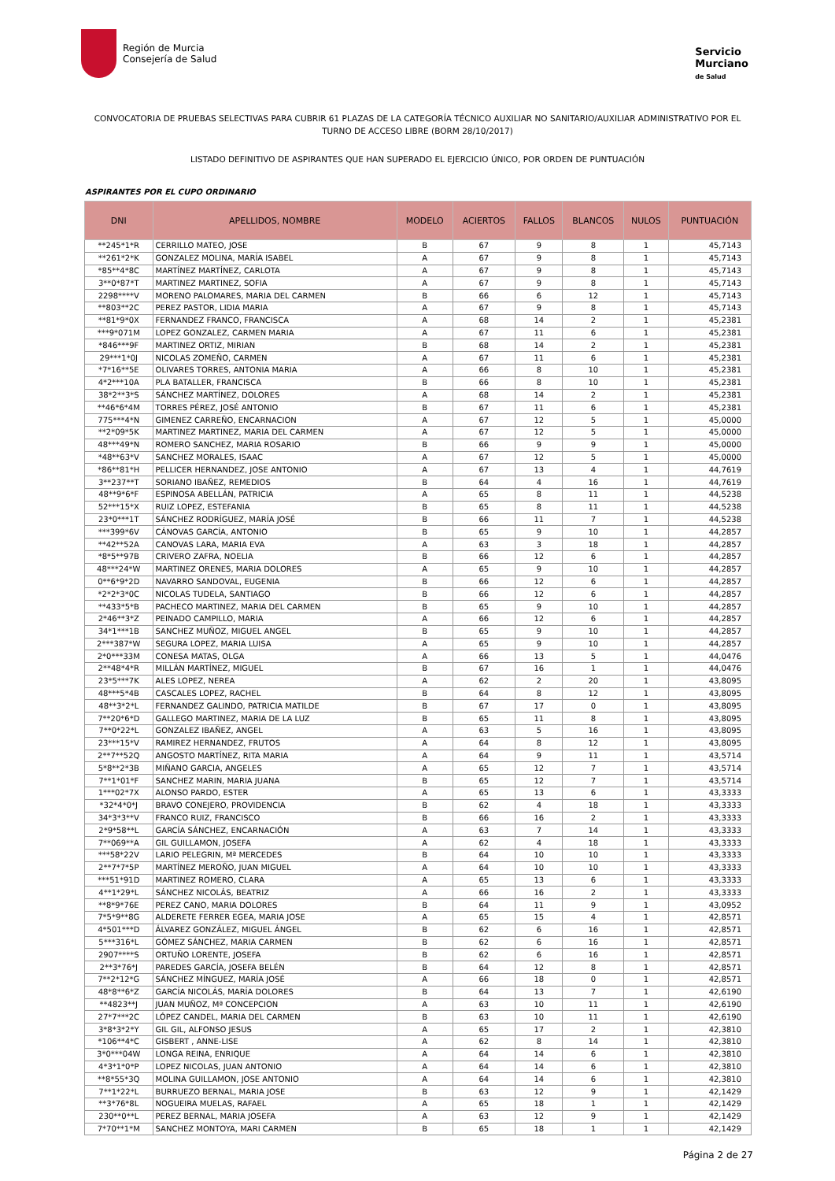Región de Murcia
Consejería de Salud
Servicio
Murciano
de Salud
CONVOCATORIA DE PRUEBAS SELECTIVAS PARA CUBRIR 61 PLAZAS DE LA CATEGORÍA TÉCNICO AUXILIAR NO SANITARIO/AUXILIAR ADMINISTRATIVO POR EL TURNO DE ACCESO LIBRE (BORM 28/10/2017)
LISTADO DEFINITIVO DE ASPIRANTES QUE HAN SUPERADO EL EJERCICIO ÚNICO, POR ORDEN DE PUNTUACIÓN
ASPIRANTES POR EL CUPO ORDINARIO
| DNI | APELLIDOS, NOMBRE | MODELO | ACIERTOS | FALLOS | BLANCOS | NULOS | PUNTUACIÓN |
| --- | --- | --- | --- | --- | --- | --- | --- |
| **245*1*R | CERRILLO MATEO, JOSE | B | 67 | 9 | 8 | 1 | 45,7143 |
| **261*2*K | GONZALEZ MOLINA, MARÍA ISABEL | A | 67 | 9 | 8 | 1 | 45,7143 |
| *85**4*8C | MARTÍNEZ MARTÍNEZ, CARLOTA | A | 67 | 9 | 8 | 1 | 45,7143 |
| 3**0*87*T | MARTINEZ MARTINEZ, SOFIA | A | 67 | 9 | 8 | 1 | 45,7143 |
| 2298****V | MORENO PALOMARES, MARIA DEL CARMEN | B | 66 | 6 | 12 | 1 | 45,7143 |
| **803**2C | PEREZ PASTOR, LIDIA MARIA | A | 67 | 9 | 8 | 1 | 45,7143 |
| **81*9*0X | FERNANDEZ FRANCO, FRANCISCA | A | 68 | 14 | 2 | 1 | 45,2381 |
| ***9*071M | LOPEZ GONZALEZ, CARMEN MARIA | A | 67 | 11 | 6 | 1 | 45,2381 |
| *846***9F | MARTINEZ ORTIZ, MIRIAN | B | 68 | 14 | 2 | 1 | 45,2381 |
| 29***1*0J | NICOLAS ZOMEÑO, CARMEN | A | 67 | 11 | 6 | 1 | 45,2381 |
| *7*16**5E | OLIVARES TORRES, ANTONIA MARIA | A | 66 | 8 | 10 | 1 | 45,2381 |
| 4*2***10A | PLA BATALLER, FRANCISCA | B | 66 | 8 | 10 | 1 | 45,2381 |
| 38*2**3*S | SÁNCHEZ MARTÍNEZ, DOLORES | A | 68 | 14 | 2 | 1 | 45,2381 |
| **46*6*4M | TORRES PÉREZ, JOSÉ ANTONIO | B | 67 | 11 | 6 | 1 | 45,2381 |
| 775***4*N | GIMENEZ CARREÑO, ENCARNACION | A | 67 | 12 | 5 | 1 | 45,0000 |
| **2*09*5K | MARTINEZ MARTINEZ, MARIA DEL CARMEN | A | 67 | 12 | 5 | 1 | 45,0000 |
| 48***49*N | ROMERO SANCHEZ, MARIA ROSARIO | B | 66 | 9 | 9 | 1 | 45,0000 |
| *48**63*V | SANCHEZ MORALES, ISAAC | A | 67 | 12 | 5 | 1 | 45,0000 |
| *86**81*H | PELLICER HERNANDEZ, JOSE ANTONIO | A | 67 | 13 | 4 | 1 | 44,7619 |
| 3**237**T | SORIANO IBAÑEZ, REMEDIOS | B | 64 | 4 | 16 | 1 | 44,7619 |
| 48**9*6*F | ESPINOSA ABELLÁN, PATRICIA | A | 65 | 8 | 11 | 1 | 44,5238 |
| 52***15*X | RUIZ LOPEZ, ESTEFANIA | B | 65 | 8 | 11 | 1 | 44,5238 |
| 23*0***1T | SÁNCHEZ RODRÍGUEZ, MARÍA JOSÉ | B | 66 | 11 | 7 | 1 | 44,5238 |
| ***399*6V | CÁNOVAS GARCÍA, ANTONIO | B | 65 | 9 | 10 | 1 | 44,2857 |
| **42**52A | CANOVAS LARA, MARIA EVA | A | 63 | 3 | 18 | 1 | 44,2857 |
| *8*5**97B | CRIVERO ZAFRA, NOELIA | B | 66 | 12 | 6 | 1 | 44,2857 |
| 48***24*W | MARTINEZ ORENES, MARIA DOLORES | A | 65 | 9 | 10 | 1 | 44,2857 |
| 0**6*9*2D | NAVARRO SANDOVAL, EUGENIA | B | 66 | 12 | 6 | 1 | 44,2857 |
| *2*2*3*0C | NICOLAS TUDELA, SANTIAGO | B | 66 | 12 | 6 | 1 | 44,2857 |
| **433*5*B | PACHECO MARTINEZ, MARIA DEL CARMEN | B | 65 | 9 | 10 | 1 | 44,2857 |
| 2*46**3*Z | PEINADO CAMPILLO, MARIA | A | 66 | 12 | 6 | 1 | 44,2857 |
| 34*1***1B | SANCHEZ MUÑOZ, MIGUEL ANGEL | B | 65 | 9 | 10 | 1 | 44,2857 |
| 2***387*W | SEGURA LOPEZ, MARIA LUISA | A | 65 | 9 | 10 | 1 | 44,2857 |
| 2*0***33M | CONESA MATAS, OLGA | A | 66 | 13 | 5 | 1 | 44,0476 |
| 2**48*4*R | MILLÁN MARTÍNEZ, MIGUEL | B | 67 | 16 | 1 | 1 | 44,0476 |
| 23*5***7K | ALES LOPEZ, NEREA | A | 62 | 2 | 20 | 1 | 43,8095 |
| 48***5*4B | CASCALES LOPEZ, RACHEL | B | 64 | 8 | 12 | 1 | 43,8095 |
| 48**3*2*L | FERNANDEZ GALINDO, PATRICIA MATILDE | B | 67 | 17 | 0 | 1 | 43,8095 |
| 7**20*6*D | GALLEGO MARTINEZ, MARIA DE LA LUZ | B | 65 | 11 | 8 | 1 | 43,8095 |
| 7**0*22*L | GONZALEZ IBAÑEZ, ANGEL | A | 63 | 5 | 16 | 1 | 43,8095 |
| 23***15*V | RAMIREZ HERNANDEZ, FRUTOS | A | 64 | 8 | 12 | 1 | 43,8095 |
| 2**7**52Q | ANGOSTO MARTÍNEZ, RITA MARIA | A | 64 | 9 | 11 | 1 | 43,5714 |
| 5*8**2*3B | MIÑANO GARCIA, ANGELES | A | 65 | 12 | 7 | 1 | 43,5714 |
| 7**1*01*F | SANCHEZ MARIN, MARIA JUANA | B | 65 | 12 | 7 | 1 | 43,5714 |
| 1***02*7X | ALONSO PARDO, ESTER | A | 65 | 13 | 6 | 1 | 43,3333 |
| *32*4*0*J | BRAVO CONEJERO, PROVIDENCIA | B | 62 | 4 | 18 | 1 | 43,3333 |
| 34*3*3**V | FRANCO RUIZ, FRANCISCO | B | 66 | 16 | 2 | 1 | 43,3333 |
| 2*9*58**L | GARCÍA SÁNCHEZ, ENCARNACIÓN | A | 63 | 7 | 14 | 1 | 43,3333 |
| 7**069**A | GIL GUILLAMON, JOSEFA | A | 62 | 4 | 18 | 1 | 43,3333 |
| ***58*22V | LARIO PELEGRIN, Mª MERCEDES | B | 64 | 10 | 10 | 1 | 43,3333 |
| 2**7*7*5P | MARTÍNEZ MEROÑO, JUAN MIGUEL | A | 64 | 10 | 10 | 1 | 43,3333 |
| ***51*91D | MARTINEZ ROMERO, CLARA | A | 65 | 13 | 6 | 1 | 43,3333 |
| 4**1*29*L | SÁNCHEZ NICOLÁS, BEATRIZ | A | 66 | 16 | 2 | 1 | 43,3333 |
| **8*9*76E | PEREZ CANO, MARIA DOLORES | B | 64 | 11 | 9 | 1 | 43,0952 |
| 7*5*9**8G | ALDERETE FERRER EGEA, MARIA JOSE | A | 65 | 15 | 4 | 1 | 42,8571 |
| 4*501***D | ÁLVAREZ GONZÁLEZ, MIGUEL ÁNGEL | B | 62 | 6 | 16 | 1 | 42,8571 |
| 5***316*L | GÓMEZ SÁNCHEZ, MARIA CARMEN | B | 62 | 6 | 16 | 1 | 42,8571 |
| 2907****S | ORTUÑO LORENTE, JOSEFA | B | 62 | 6 | 16 | 1 | 42,8571 |
| 2**3*76*J | PAREDES GARCÍA, JOSEFA BELÉN | B | 64 | 12 | 8 | 1 | 42,8571 |
| 7**2*12*G | SÁNCHEZ MÍNGUEZ, MARÍA JOSÉ | A | 66 | 18 | 0 | 1 | 42,8571 |
| 48*8**6*Z | GARCÍA NICOLÁS, MARÍA DOLORES | B | 64 | 13 | 7 | 1 | 42,6190 |
| **4823**J | JUAN MUÑOZ, Mª CONCEPCION | A | 63 | 10 | 11 | 1 | 42,6190 |
| 27*7***2C | LÓPEZ CANDEL, MARIA DEL CARMEN | B | 63 | 10 | 11 | 1 | 42,6190 |
| 3*8*3*2*Y | GIL GIL, ALFONSO JESUS | A | 65 | 17 | 2 | 1 | 42,3810 |
| *106**4*C | GISBERT , ANNE-LISE | A | 62 | 8 | 14 | 1 | 42,3810 |
| 3*0***04W | LONGA REINA, ENRIQUE | A | 64 | 14 | 6 | 1 | 42,3810 |
| 4*3*1*0*P | LOPEZ NICOLAS, JUAN ANTONIO | A | 64 | 14 | 6 | 1 | 42,3810 |
| **8*55*3Q | MOLINA GUILLAMON, JOSE ANTONIO | A | 64 | 14 | 6 | 1 | 42,3810 |
| 7**1*22*L | BURRUEZO BERNAL, MARIA JOSE | B | 63 | 12 | 9 | 1 | 42,1429 |
| **3*76*8L | NOGUEIRA MUELAS, RAFAEL | A | 65 | 18 | 1 | 1 | 42,1429 |
| 230**0**L | PEREZ BERNAL, MARIA JOSEFA | A | 63 | 12 | 9 | 1 | 42,1429 |
| 7*70**1*M | SANCHEZ MONTOYA, MARI CARMEN | B | 65 | 18 | 1 | 1 | 42,1429 |
Página 2 de 27